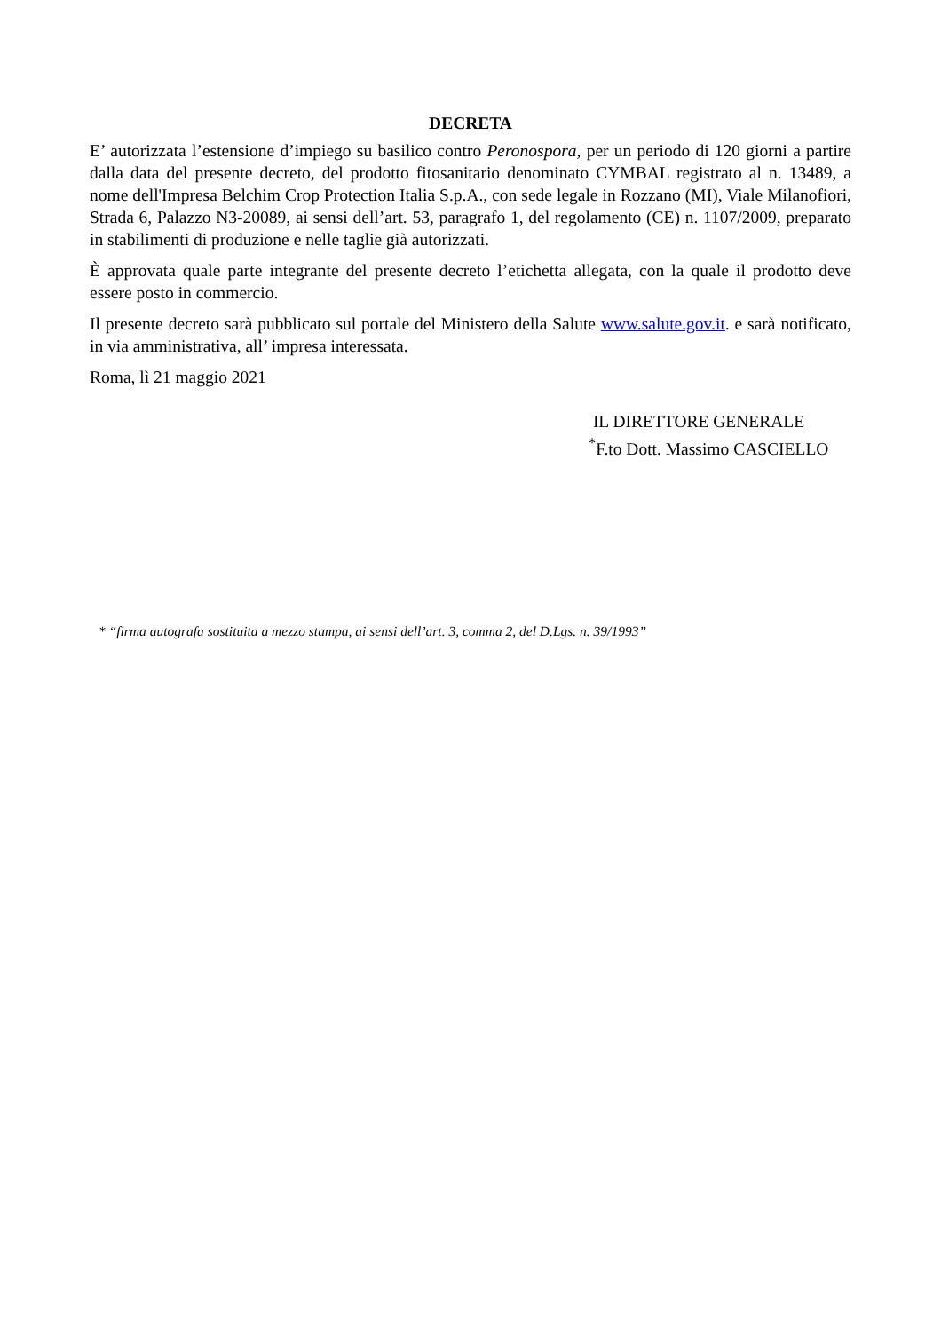DECRETA
E’ autorizzata l’estensione d’impiego su basilico contro Peronospora, per un periodo di 120 giorni a partire dalla data del presente decreto, del prodotto fitosanitario denominato CYMBAL registrato al n. 13489, a nome dell'Impresa Belchim Crop Protection Italia S.p.A., con sede legale in Rozzano (MI), Viale Milanofiori, Strada 6, Palazzo N3-20089, ai sensi dell’art. 53, paragrafo 1, del regolamento (CE) n. 1107/2009, preparato in stabilimenti di produzione e nelle taglie già autorizzati.
È approvata quale parte integrante del presente decreto l’etichetta allegata, con la quale il prodotto deve essere posto in commercio.
Il presente decreto sarà pubblicato sul portale del Ministero della Salute www.salute.gov.it. e sarà notificato, in via amministrativa, all’ impresa interessata.
Roma, lì 21 maggio 2021
IL DIRETTORE GENERALE
<sup>*</sup> F.to Dott. Massimo CASCIELLO
* “firma autografa sostituita a mezzo stampa, ai sensi dell’art. 3, comma 2, del D.Lgs. n. 39/1993”